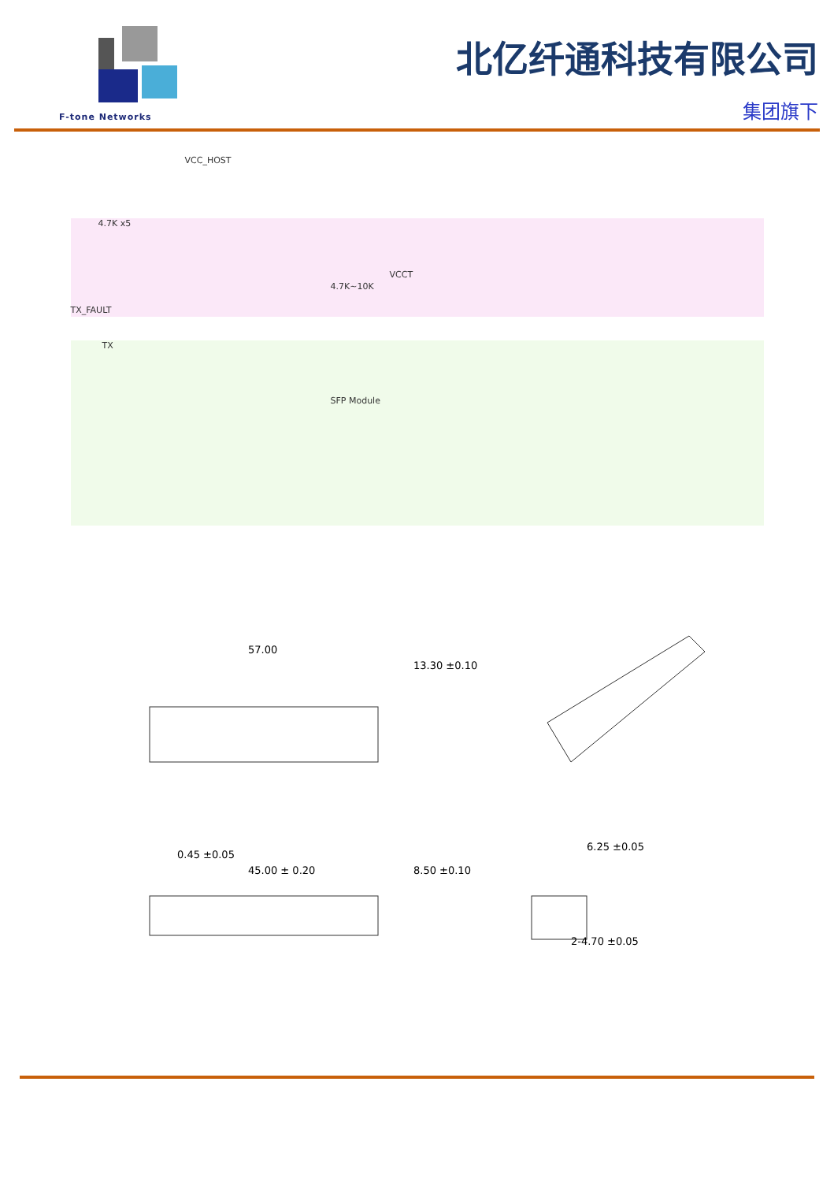F-tone Networks
北亿纤通科技有限公司
集团旗下
VCC_HOST
4.7K x5
TX_FAULT
TX
4.7K~10K
VCCT
SFP Module
57.00
13.30 ±0.10
45.00 ± 0.20
0.45 ±0.05
8.50 ±0.10
6.25 ±0.05
2-4.70 ±0.05